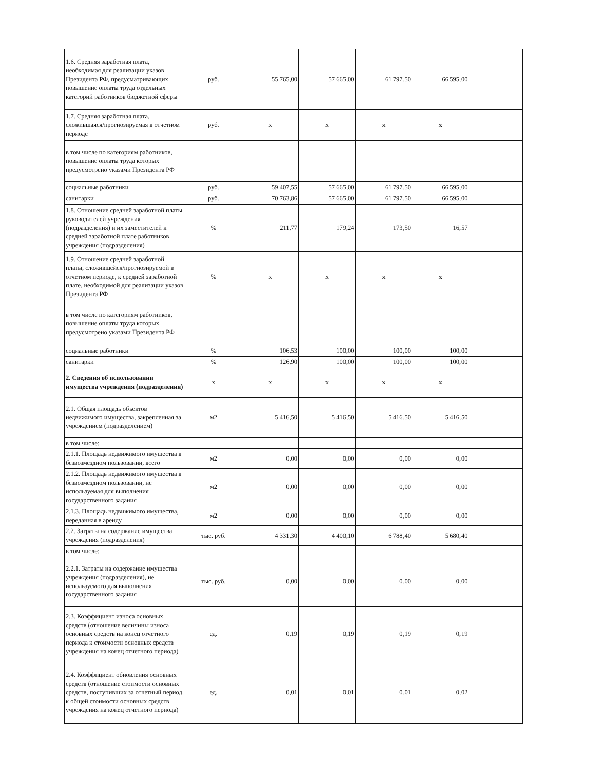| 1.6. Средняя заработная плата, необходимая для реализации указов Президента РФ, предусматривающих повышение оплаты труда отдельных категорий работников бюджетной сферы | руб. | 55 765,00 | 57 665,00 | 61 797,50 | 66 595,00 | |
| 1.7. Средняя заработная плата, сложившаяся/прогнозируемая в отчетном периоде | руб. | х | х | х | х | |
| в том числе по категориям работников, повышение оплаты труда которых предусмотрено указами Президента РФ | | | | | | |
| социальные работники | руб. | 59 407,55 | 57 665,00 | 61 797,50 | 66 595,00 | |
| санитарки | руб. | 70 763,86 | 57 665,00 | 61 797,50 | 66 595,00 | |
| 1.8. Отношение средней заработной платы руководителей учреждения (подразделения) и их заместителей к средней заработной плате работников учреждения (подразделения) | % | 211,77 | 179,24 | 173,50 | 16,57 | |
| 1.9. Отношение средней заработной платы, сложившейся/прогнозируемой в отчетном периоде, к средней заработной плате, необходимой для реализации указов Президента РФ | % | х | х | х | х | |
| в том числе по категориям работников, повышение оплаты труда которых предусмотрено указами Президента РФ | | | | | | |
| социальные работники | % | 106,53 | 100,00 | 100,00 | 100,00 | |
| санитарки | % | 126,90 | 100,00 | 100,00 | 100,00 | |
| 2. Сведения об использовании имущества учреждения (подразделения) | х | х | х | х | х | |
| 2.1. Общая площадь объектов недвижимого имущества, закрепленная за учреждением (подразделением) | м2 | 5 416,50 | 5 416,50 | 5 416,50 | 5 416,50 | |
| в том числе: | | | | | | |
| 2.1.1. Площадь недвижимого имущества в безвозмездном пользовании, всего | м2 | 0,00 | 0,00 | 0,00 | 0,00 | |
| 2.1.2. Площадь недвижимого имущества в безвозмездном пользовании, не используемая для выполнения государственного задания | м2 | 0,00 | 0,00 | 0,00 | 0,00 | |
| 2.1.3. Площадь недвижимого имущества, переданная в аренду | м2 | 0,00 | 0,00 | 0,00 | 0,00 | |
| 2.2. Затраты на содержание имущества учреждения (подразделения) | тыс. руб. | 4 331,30 | 4 400,10 | 6 788,40 | 5 680,40 | |
| в том числе: | | | | | | |
| 2.2.1. Затраты на содержание имущества учреждения (подразделения), не используемого для выполнения государственного задания | тыс. руб. | 0,00 | 0,00 | 0,00 | 0,00 | |
| 2.3. Коэффициент износа основных средств (отношение величины износа основных средств на конец отчетного периода к стоимости основных средств учреждения на конец отчетного периода) | ед. | 0,19 | 0,19 | 0,19 | 0,19 | |
| 2.4. Коэффициент обновления основных средств (отношение стоимости основных средств, поступивших за отчетный период, к общей стоимости основных средств учреждения на конец отчетного периода) | ед. | 0,01 | 0,01 | 0,01 | 0,02 | |